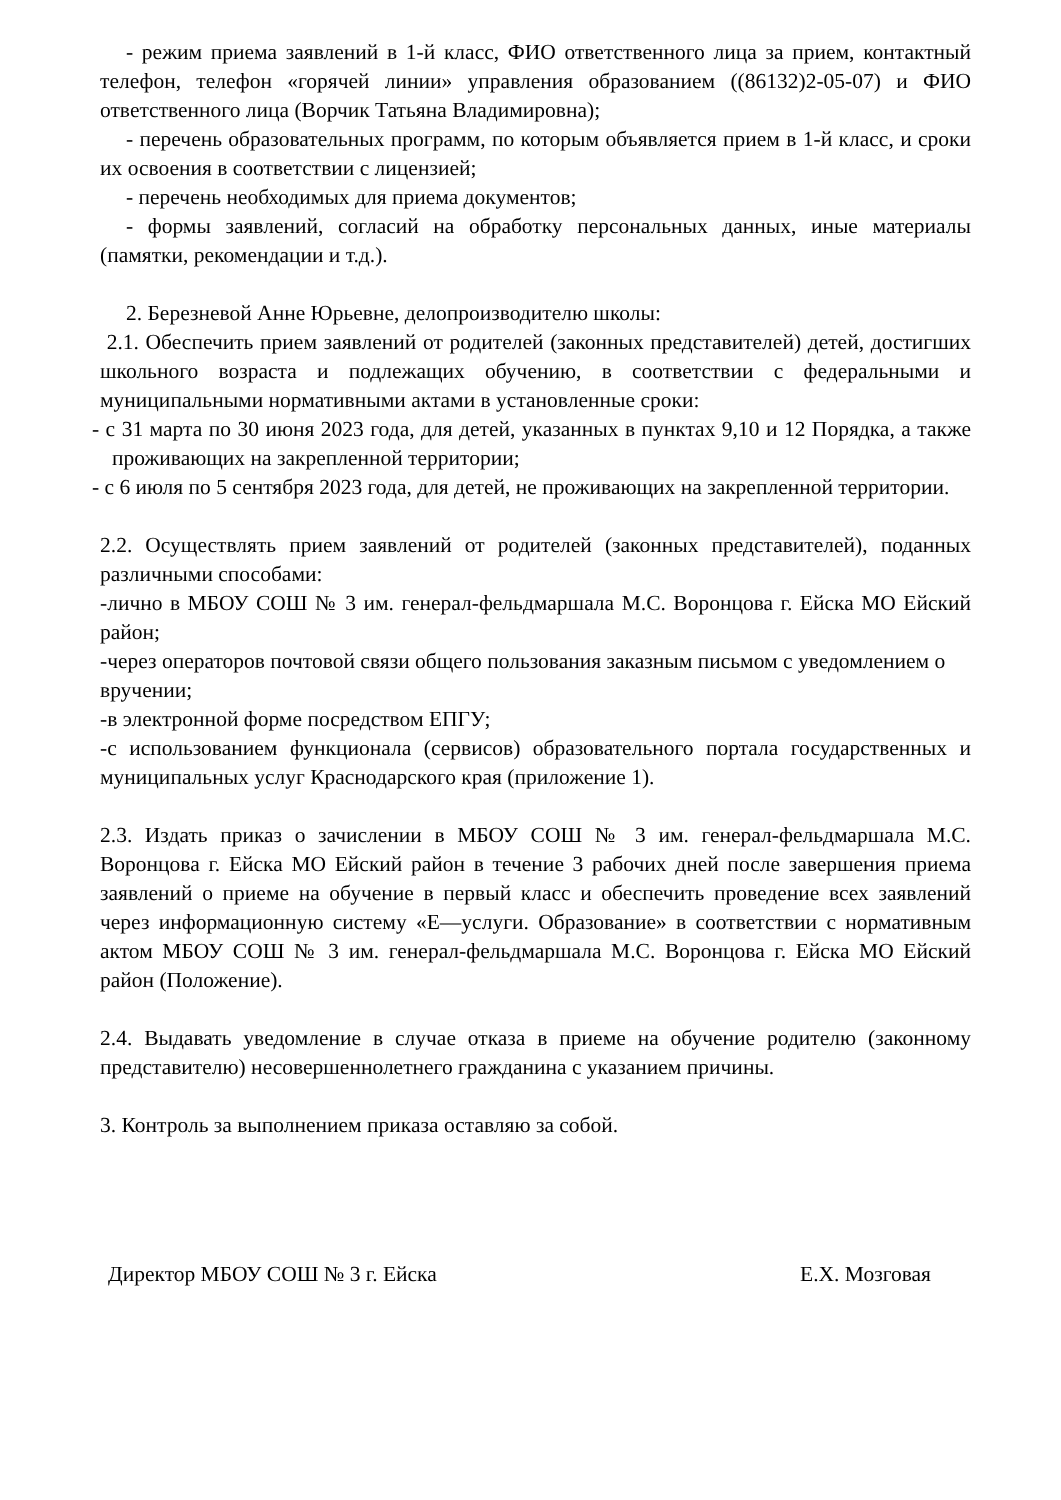- режим приема заявлений в 1-й класс, ФИО ответственного лица за прием, контактный телефон, телефон «горячей линии» управления образованием ((86132)2-05-07) и ФИО ответственного лица (Ворчик Татьяна Владимировна);
- перечень образовательных программ, по которым объявляется прием в 1-й класс, и сроки их освоения в соответствии с лицензией;
- перечень необходимых для приема документов;
- формы заявлений, согласий на обработку персональных данных, иные материалы (памятки, рекомендации и т.д.).
2. Березневой Анне Юрьевне, делопроизводителю школы:
2.1. Обеспечить прием заявлений от родителей (законных представителей) детей, достигших школьного возраста и подлежащих обучению, в соответствии с федеральными и муниципальными нормативными актами в установленные сроки:
- с 31 марта по 30 июня 2023 года, для детей, указанных в пунктах 9,10 и 12 Порядка, а также проживающих на закрепленной территории;
- с 6 июля по 5 сентября 2023 года, для детей, не проживающих на закрепленной территории.
2.2. Осуществлять прием заявлений от родителей (законных представителей), поданных различными способами:
-лично в МБОУ СОШ № 3 им. генерал-фельдмаршала М.С. Воронцова г. Ейска МО Ейский район;
-через операторов почтовой связи общего пользования заказным письмом с уведомлением о вручении;
-в электронной форме посредством ЕПГУ;
-с использованием функционала (сервисов) образовательного портала государственных и муниципальных услуг Краснодарского края (приложение 1).
2.3. Издать приказ о зачислении в МБОУ СОШ № 3 им. генерал-фельдмаршала М.С. Воронцова г. Ейска МО Ейский район в течение 3 рабочих дней после завершения приема заявлений о приеме на обучение в первый класс и обеспечить проведение всех заявлений через информационную систему «Е—услуги. Образование» в соответствии с нормативным актом МБОУ СОШ № 3 им. генерал-фельдмаршала М.С. Воронцова г. Ейска МО Ейский район (Положение).
2.4. Выдавать уведомление в случае отказа в приеме на обучение родителю (законному представителю) несовершеннолетнего гражданина с указанием причины.
3. Контроль за выполнением приказа оставляю за собой.
Директор МБОУ СОШ № 3 г. Ейска Е.Х. Мозговая